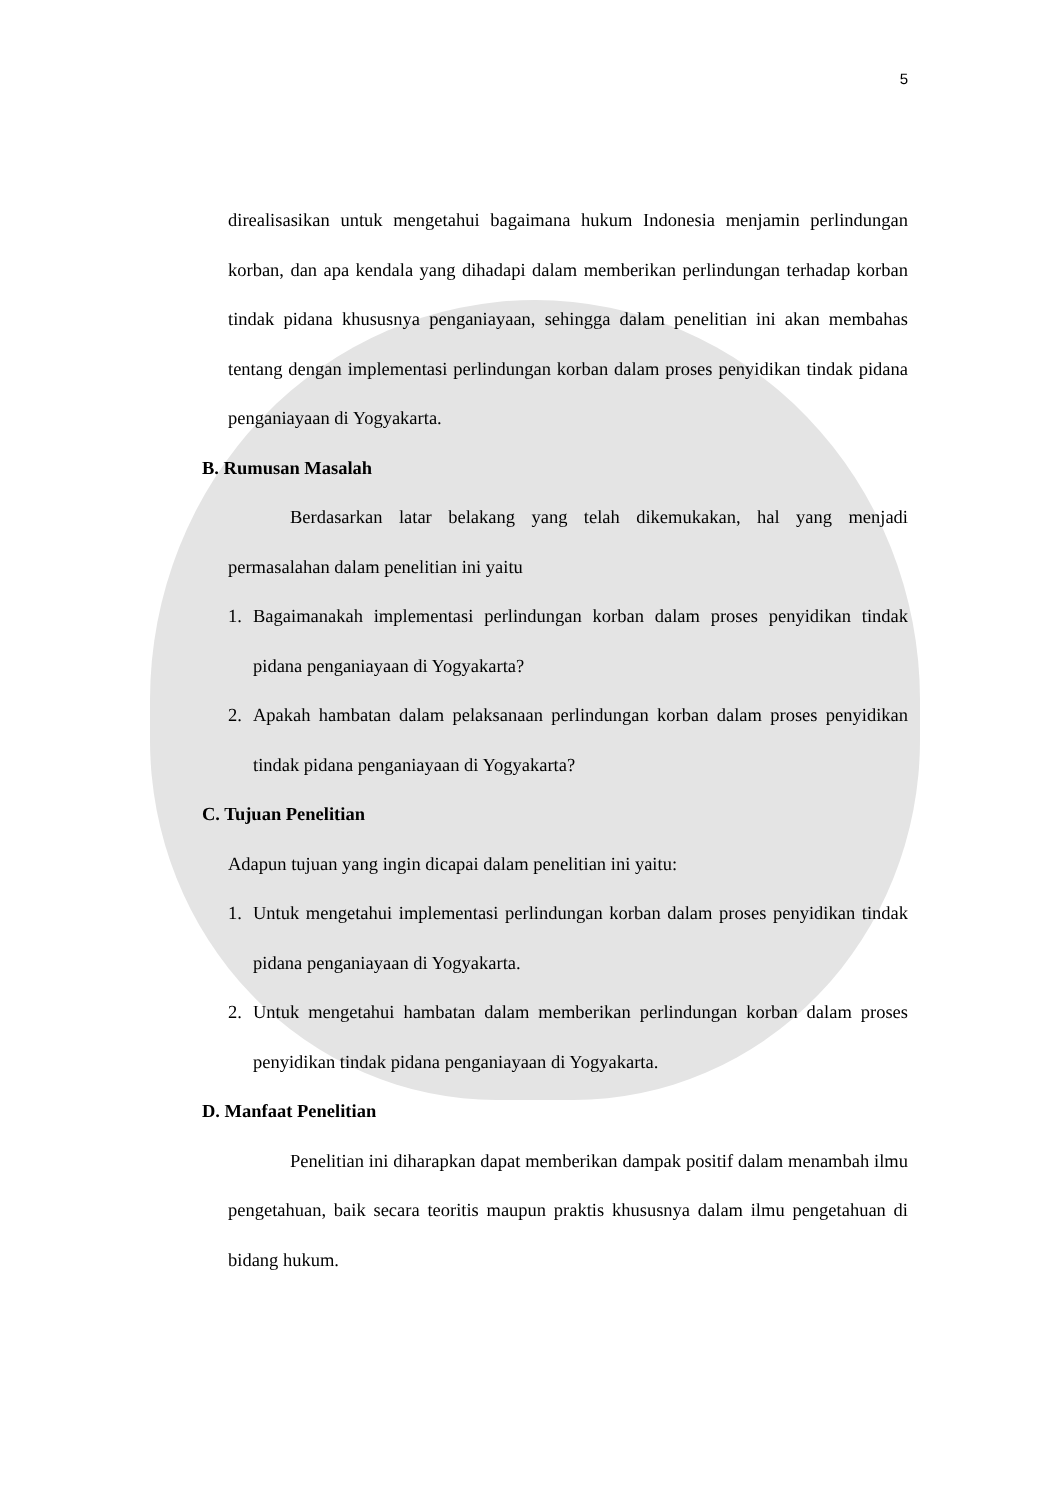5
direalisasikan untuk mengetahui bagaimana hukum Indonesia menjamin perlindungan korban, dan apa kendala yang dihadapi dalam memberikan perlindungan terhadap korban tindak pidana khususnya penganiayaan, sehingga dalam penelitian ini akan membahas tentang dengan implementasi perlindungan korban dalam proses penyidikan tindak pidana penganiayaan di Yogyakarta.
B. Rumusan Masalah
Berdasarkan latar belakang yang telah dikemukakan, hal yang menjadi permasalahan dalam penelitian ini yaitu
1. Bagaimanakah implementasi perlindungan korban dalam proses penyidikan tindak pidana penganiayaan di Yogyakarta?
2. Apakah hambatan dalam pelaksanaan perlindungan korban dalam proses penyidikan tindak pidana penganiayaan di Yogyakarta?
C. Tujuan Penelitian
Adapun tujuan yang ingin dicapai dalam penelitian ini yaitu:
1. Untuk mengetahui implementasi perlindungan korban dalam proses penyidikan tindak pidana penganiayaan di Yogyakarta.
2. Untuk mengetahui hambatan dalam memberikan perlindungan korban dalam proses penyidikan tindak pidana penganiayaan di Yogyakarta.
D. Manfaat Penelitian
Penelitian ini diharapkan dapat memberikan dampak positif dalam menambah ilmu pengetahuan, baik secara teoritis maupun praktis khususnya dalam ilmu pengetahuan di bidang hukum.